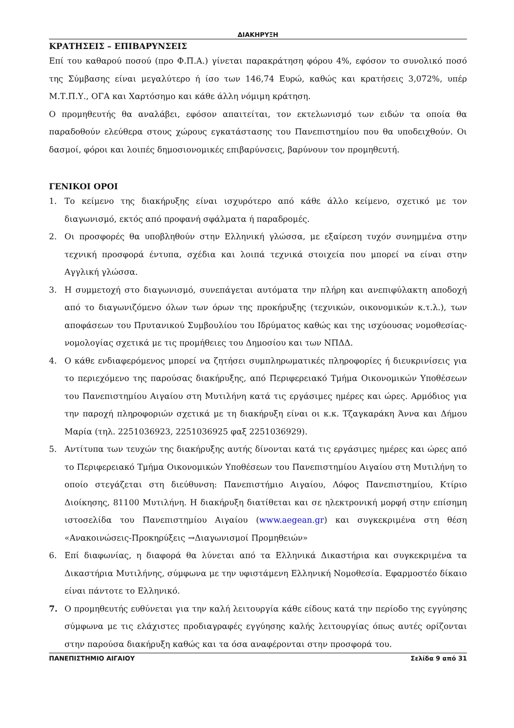ΔΙΑΚΗΡΥΞΗ
ΚΡΑΤΗΣΕΙΣ – ΕΠΙΒΑΡΥΝΣΕΙΣ
Επί του καθαρού ποσού (προ Φ.Π.Α.) γίνεται παρακράτηση φόρου 4%, εφόσον το συνολικό ποσό της Σύμβασης είναι μεγαλύτερο ή ίσο των 146,74 Ευρώ, καθώς και κρατήσεις 3,072%, υπέρ Μ.Τ.Π.Υ., ΟΓΑ και Χαρτόσημο και κάθε άλλη νόμιμη κράτηση.
Ο προμηθευτής θα αναλάβει, εφόσον απαιτείται, τον εκτελωνισμό των ειδών τα οποία θα παραδοθούν ελεύθερα στους χώρους εγκατάστασης του Πανεπιστημίου που θα υποδειχθούν. Οι δασμοί, φόροι και λοιπές δημοσιονομικές επιβαρύνσεις, βαρύνουν τον προμηθευτή.
ΓΕΝΙΚΟΙ ΟΡΟΙ
1. Το κείμενο της διακήρυξης είναι ισχυρότερο από κάθε άλλο κείμενο, σχετικό με τον διαγωνισμό, εκτός από προφανή σφάλματα ή παραδρομές.
2. Οι προσφορές θα υποβληθούν στην Ελληνική γλώσσα, με εξαίρεση τυχόν συνημμένα στην τεχνική προσφορά έντυπα, σχέδια και λοιπά τεχνικά στοιχεία που μπορεί να είναι στην Αγγλική γλώσσα.
3. Η συμμετοχή στο διαγωνισμό, συνεπάγεται αυτόματα την πλήρη και ανεπιφύλακτη αποδοχή από το διαγωνιζόμενο όλων των όρων της προκήρυξης (τεχνικών, οικονομικών κ.τ.λ.), των αποφάσεων του Πρυτανικού Συμβουλίου του Ιδρύματος καθώς και της ισχύουσας νομοθεσίας-νομολογίας σχετικά με τις προμήθειες του Δημοσίου και των ΝΠΔΔ.
4. Ο κάθε ενδιαφερόμενος μπορεί να ζητήσει συμπληρωματικές πληροφορίες ή διευκρινίσεις για το περιεχόμενο της παρούσας διακήρυξης, από Περιφερειακό Τμήμα Οικονομικών Υποθέσεων του Πανεπιστημίου Αιγαίου στη Μυτιλήνη κατά τις εργάσιμες ημέρες και ώρες. Αρμόδιος για την παροχή πληροφοριών σχετικά με τη διακήρυξη είναι οι κ.κ. Τζαγκαράκη Άννα και Δήμου Μαρία (τηλ. 2251036923, 2251036925 φαξ 2251036929).
5. Αντίτυπα των τευχών της διακήρυξης αυτής δίνονται κατά τις εργάσιμες ημέρες και ώρες από το Περιφερειακό Τμήμα Οικονομικών Υποθέσεων του Πανεπιστημίου Αιγαίου στη Μυτιλήνη το οποίο στεγάζεται στη διεύθυνση: Πανεπιστήμιο Αιγαίου, Λόφος Πανεπιστημίου, Κτίριο Διοίκησης, 81100 Μυτιλήνη. Η διακήρυξη διατίθεται και σε ηλεκτρονική μορφή στην επίσημη ιστοσελίδα του Πανεπιστημίου Αιγαίου (www.aegean.gr) και συγκεκριμένα στη θέση «Ανακοινώσεις-Προκηρύξεις →Διαγωνισμοί Προμηθειών»
6. Επί διαφωνίας, η διαφορά θα λύνεται από τα Ελληνικά Δικαστήρια και συγκεκριμένα τα Δικαστήρια Μυτιλήνης, σύμφωνα με την υφιστάμενη Ελληνική Νομοθεσία. Εφαρμοστέο δίκαιο είναι πάντοτε το Ελληνικό.
7. Ο προμηθευτής ευθύνεται για την καλή λειτουργία κάθε είδους κατά την περίοδο της εγγύησης σύμφωνα με τις ελάχιστες προδιαγραφές εγγύησης καλής λειτουργίας όπως αυτές ορίζονται στην παρούσα διακήρυξη καθώς και τα όσα αναφέρονται στην προσφορά του.
ΠΑΝΕΠΙΣΤΗΜΙΟ ΑΙΓΑΙΟΥ Σελίδα 9 από 31